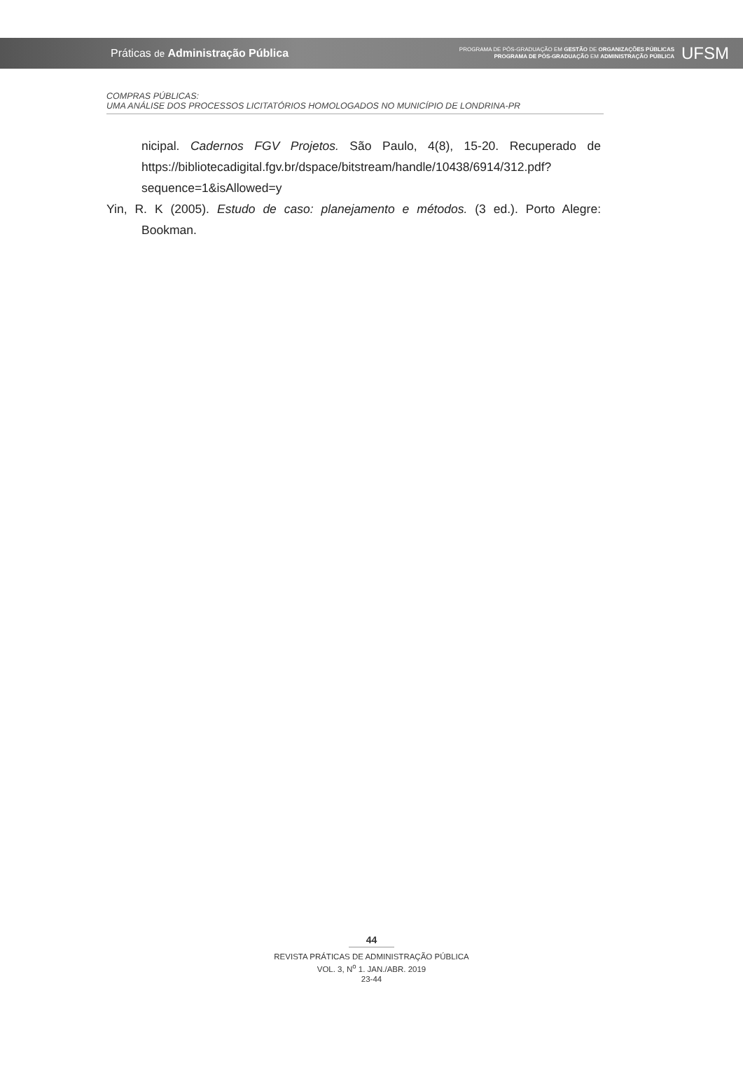Práticas de Administração Pública
PROGRAMA DE PÓS-GRADUAÇÃO EM GESTÃO DE ORGANIZAÇÕES PÚBLICAS
PROGRAMA DE PÓS-GRADUAÇÃO EM ADMINISTRAÇÃO PÚBLICA
UFSM
COMPRAS PÚBLICAS:
UMA ANÁLISE DOS PROCESSOS LICITATÓRIOS HOMOLOGADOS NO MUNICÍPIO DE LONDRINA-PR
nicipal. Cadernos FGV Projetos. São Paulo, 4(8), 15-20. Recuperado de https://bibliotecadigital.fgv.br/dspace/bitstream/handle/10438/6914/312.pdf?sequence=1&isAllowed=y
Yin, R. K (2005). Estudo de caso: planejamento e métodos. (3 ed.). Porto Alegre: Bookman.
44
REVISTA PRÁTICAS DE ADMINISTRAÇÃO PÚBLICA
VOL. 3, N<sup>o</sup> 1. JAN./ABR. 2019
23-44